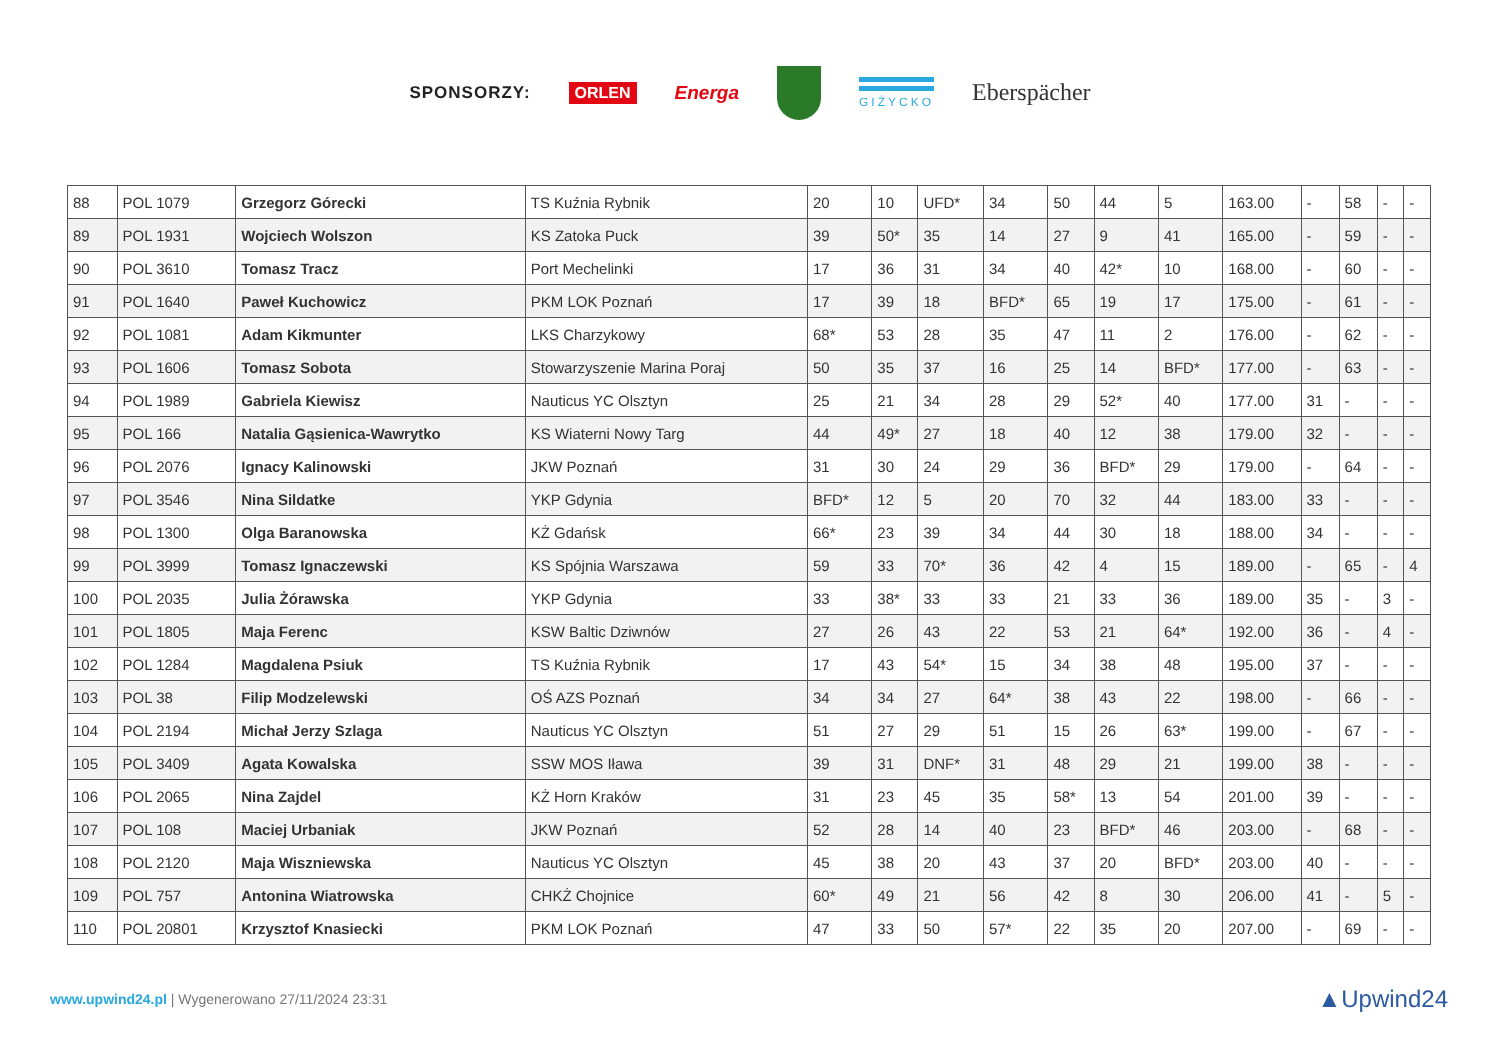SPONSORZY: ORLEN Energa
GIŻYCKO Eberspächer
| 88 | POL 1079 | Grzegorz Górecki | TS Kuźnia Rybnik | 20 | 10 | UFD* | 34 | 50 | 44 | 5 | 163.00 | - | 58 | - | - |
| 89 | POL 1931 | Wojciech Wolszon | KS Zatoka Puck | 39 | 50* | 35 | 14 | 27 | 9 | 41 | 165.00 | - | 59 | - | - |
| 90 | POL 3610 | Tomasz Tracz | Port Mechelinki | 17 | 36 | 31 | 34 | 40 | 42* | 10 | 168.00 | - | 60 | - | - |
| 91 | POL 1640 | Paweł Kuchowicz | PKM LOK Poznań | 17 | 39 | 18 | BFD* | 65 | 19 | 17 | 175.00 | - | 61 | - | - |
| 92 | POL 1081 | Adam Kikmunter | LKS Charzykowy | 68* | 53 | 28 | 35 | 47 | 11 | 2 | 176.00 | - | 62 | - | - |
| 93 | POL 1606 | Tomasz Sobota | Stowarzyszenie Marina Poraj | 50 | 35 | 37 | 16 | 25 | 14 | BFD* | 177.00 | - | 63 | - | - |
| 94 | POL 1989 | Gabriela Kiewisz | Nauticus YC Olsztyn | 25 | 21 | 34 | 28 | 29 | 52* | 40 | 177.00 | 31 | - | - | - |
| 95 | POL 166 | Natalia Gąsienica-Wawrytko | KS Wiaterni Nowy Targ | 44 | 49* | 27 | 18 | 40 | 12 | 38 | 179.00 | 32 | - | - | - |
| 96 | POL 2076 | Ignacy Kalinowski | JKW Poznań | 31 | 30 | 24 | 29 | 36 | BFD* | 29 | 179.00 | - | 64 | - | - |
| 97 | POL 3546 | Nina Sildatke | YKP Gdynia | BFD* | 12 | 5 | 20 | 70 | 32 | 44 | 183.00 | 33 | - | - | - |
| 98 | POL 1300 | Olga Baranowska | KŻ Gdańsk | 66* | 23 | 39 | 34 | 44 | 30 | 18 | 188.00 | 34 | - | - | - |
| 99 | POL 3999 | Tomasz Ignaczewski | KS Spójnia Warszawa | 59 | 33 | 70* | 36 | 42 | 4 | 15 | 189.00 | - | 65 | - | 4 |
| 100 | POL 2035 | Julia Żórawska | YKP Gdynia | 33 | 38* | 33 | 33 | 21 | 33 | 36 | 189.00 | 35 | - | 3 | - |
| 101 | POL 1805 | Maja Ferenc | KSW Baltic Dziwnów | 27 | 26 | 43 | 22 | 53 | 21 | 64* | 192.00 | 36 | - | 4 | - |
| 102 | POL 1284 | Magdalena Psiuk | TS Kuźnia Rybnik | 17 | 43 | 54* | 15 | 34 | 38 | 48 | 195.00 | 37 | - | - | - |
| 103 | POL 38 | Filip Modzelewski | OŚ AZS Poznań | 34 | 34 | 27 | 64* | 38 | 43 | 22 | 198.00 | - | 66 | - | - |
| 104 | POL 2194 | Michał Jerzy Szlaga | Nauticus YC Olsztyn | 51 | 27 | 29 | 51 | 15 | 26 | 63* | 199.00 | - | 67 | - | - |
| 105 | POL 3409 | Agata Kowalska | SSW MOS Iława | 39 | 31 | DNF* | 31 | 48 | 29 | 21 | 199.00 | 38 | - | - | - |
| 106 | POL 2065 | Nina Zajdel | KŻ Horn Kraków | 31 | 23 | 45 | 35 | 58* | 13 | 54 | 201.00 | 39 | - | - | - |
| 107 | POL 108 | Maciej Urbaniak | JKW Poznań | 52 | 28 | 14 | 40 | 23 | BFD* | 46 | 203.00 | - | 68 | - | - |
| 108 | POL 2120 | Maja Wiszniewska | Nauticus YC Olsztyn | 45 | 38 | 20 | 43 | 37 | 20 | BFD* | 203.00 | 40 | - | - | - |
| 109 | POL 757 | Antonina Wiatrowska | CHKŻ Chojnice | 60* | 49 | 21 | 56 | 42 | 8 | 30 | 206.00 | 41 | - | 5 | - |
| 110 | POL 20801 | Krzysztof Knasiecki | PKM LOK Poznań | 47 | 33 | 50 | 57* | 22 | 35 | 20 | 207.00 | - | 69 | - | - |
www.upwind24.pl | Wygenerowano 27/11/2024 23:31 ▲Upwind24